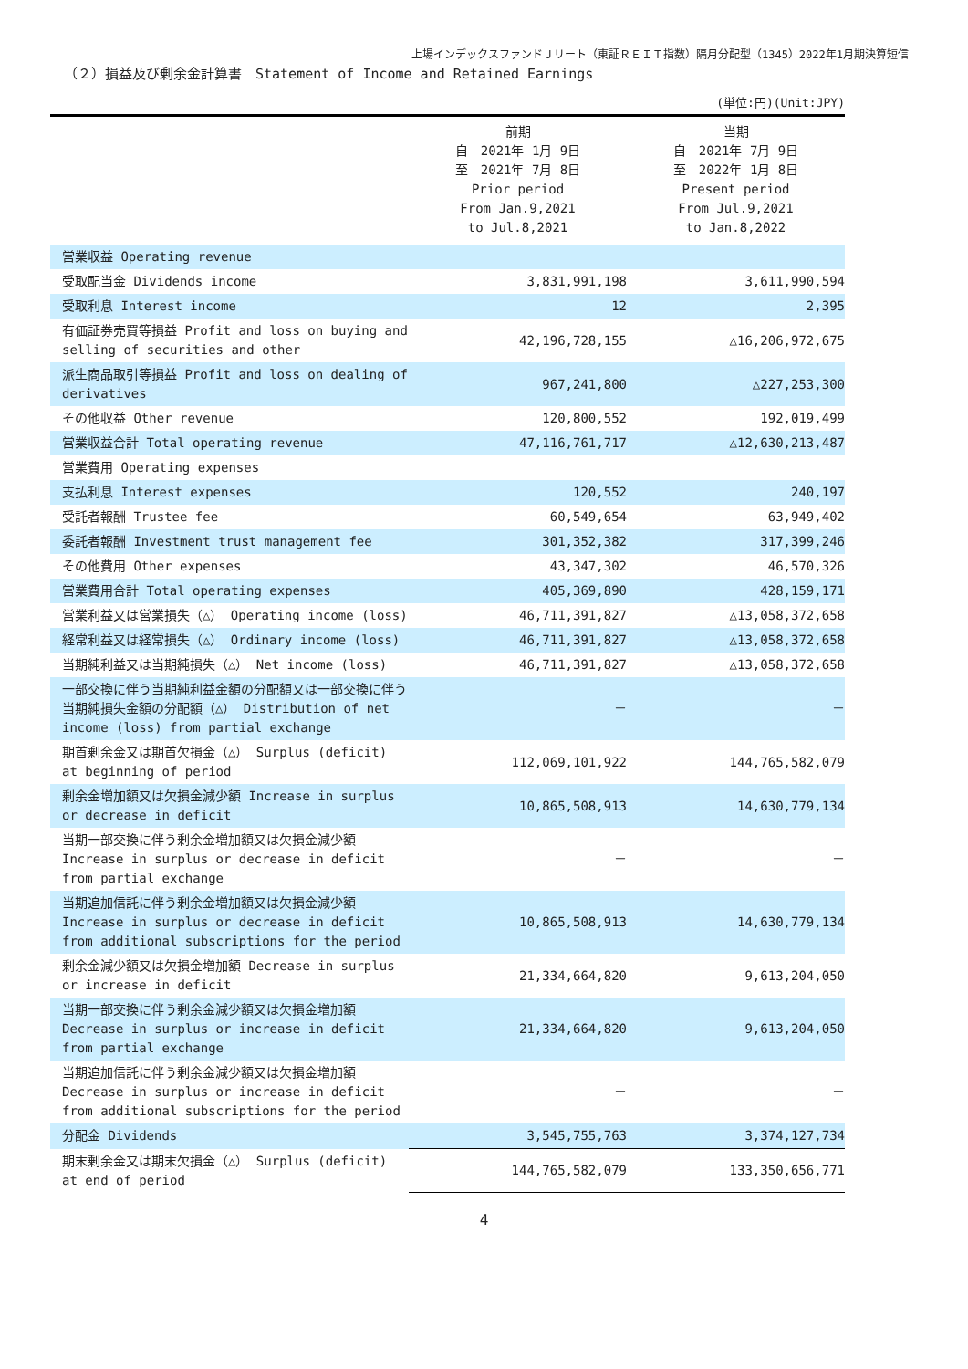上場インデックスファンドＪリート（東証ＲＥＩＴ指数）隔月分配型（1345）2022年1月期決算短信
（２）損益及び剰余金計算書　Statement of Income and Retained Earnings
(単位:円)(Unit:JPY)
| | 前期 自 2021年 1月 9日 至 2021年 7月 8日 Prior period From Jan.9,2021 to Jul.8,2021 | 当期 自 2021年 7月 9日 至 2022年 1月 8日 Present period From Jul.9,2021 to Jan.8,2022 |
| --- | --- | --- |
| 営業収益 Operating revenue | | |
| 受取配当金 Dividends income | 3,831,991,198 | 3,611,990,594 |
| 受取利息 Interest income | 12 | 2,395 |
| 有価証券売買等損益 Profit and loss on buying and selling of securities and other | 42,196,728,155 | △16,206,972,675 |
| 派生商品取引等損益 Profit and loss on dealing of derivatives | 967,241,800 | △227,253,300 |
| その他収益 Other revenue | 120,800,552 | 192,019,499 |
| 営業収益合計 Total operating revenue | 47,116,761,717 | △12,630,213,487 |
| 営業費用 Operating expenses | | |
| 支払利息 Interest expenses | 120,552 | 240,197 |
| 受託者報酬 Trustee fee | 60,549,654 | 63,949,402 |
| 委託者報酬 Investment trust management fee | 301,352,382 | 317,399,246 |
| その他費用 Other expenses | 43,347,302 | 46,570,326 |
| 営業費用合計 Total operating expenses | 405,369,890 | 428,159,171 |
| 営業利益又は営業損失（△） Operating income (loss) | 46,711,391,827 | △13,058,372,658 |
| 経常利益又は経常損失（△） Ordinary income (loss) | 46,711,391,827 | △13,058,372,658 |
| 当期純利益又は当期純損失（△） Net income (loss) | 46,711,391,827 | △13,058,372,658 |
| 一部交換に伴う当期純利益金額の分配額又は一部交換に伴う当期純損失金額の分配額（△） Distribution of net income (loss) from partial exchange | － | － |
| 期首剰余金又は期首欠損金（△） Surplus (deficit) at beginning of period | 112,069,101,922 | 144,765,582,079 |
| 剰余金増加額又は欠損金減少額 Increase in surplus or decrease in deficit | 10,865,508,913 | 14,630,779,134 |
| 当期一部交換に伴う剰余金増加額又は欠損金減少額 Increase in surplus or decrease in deficit from partial exchange | － | － |
| 当期追加信託に伴う剰余金増加額又は欠損金減少額 Increase in surplus or decrease in deficit from additional subscriptions for the period | 10,865,508,913 | 14,630,779,134 |
| 剰余金減少額又は欠損金増加額 Decrease in surplus or increase in deficit | 21,334,664,820 | 9,613,204,050 |
| 当期一部交換に伴う剰余金減少額又は欠損金増加額 Decrease in surplus or increase in deficit from partial exchange | 21,334,664,820 | 9,613,204,050 |
| 当期追加信託に伴う剰余金減少額又は欠損金増加額 Decrease in surplus or increase in deficit from additional subscriptions for the period | － | － |
| 分配金 Dividends | 3,545,755,763 | 3,374,127,734 |
| 期末剰余金又は期末欠損金（△） Surplus (deficit) at end of period | 144,765,582,079 | 133,350,656,771 |
4